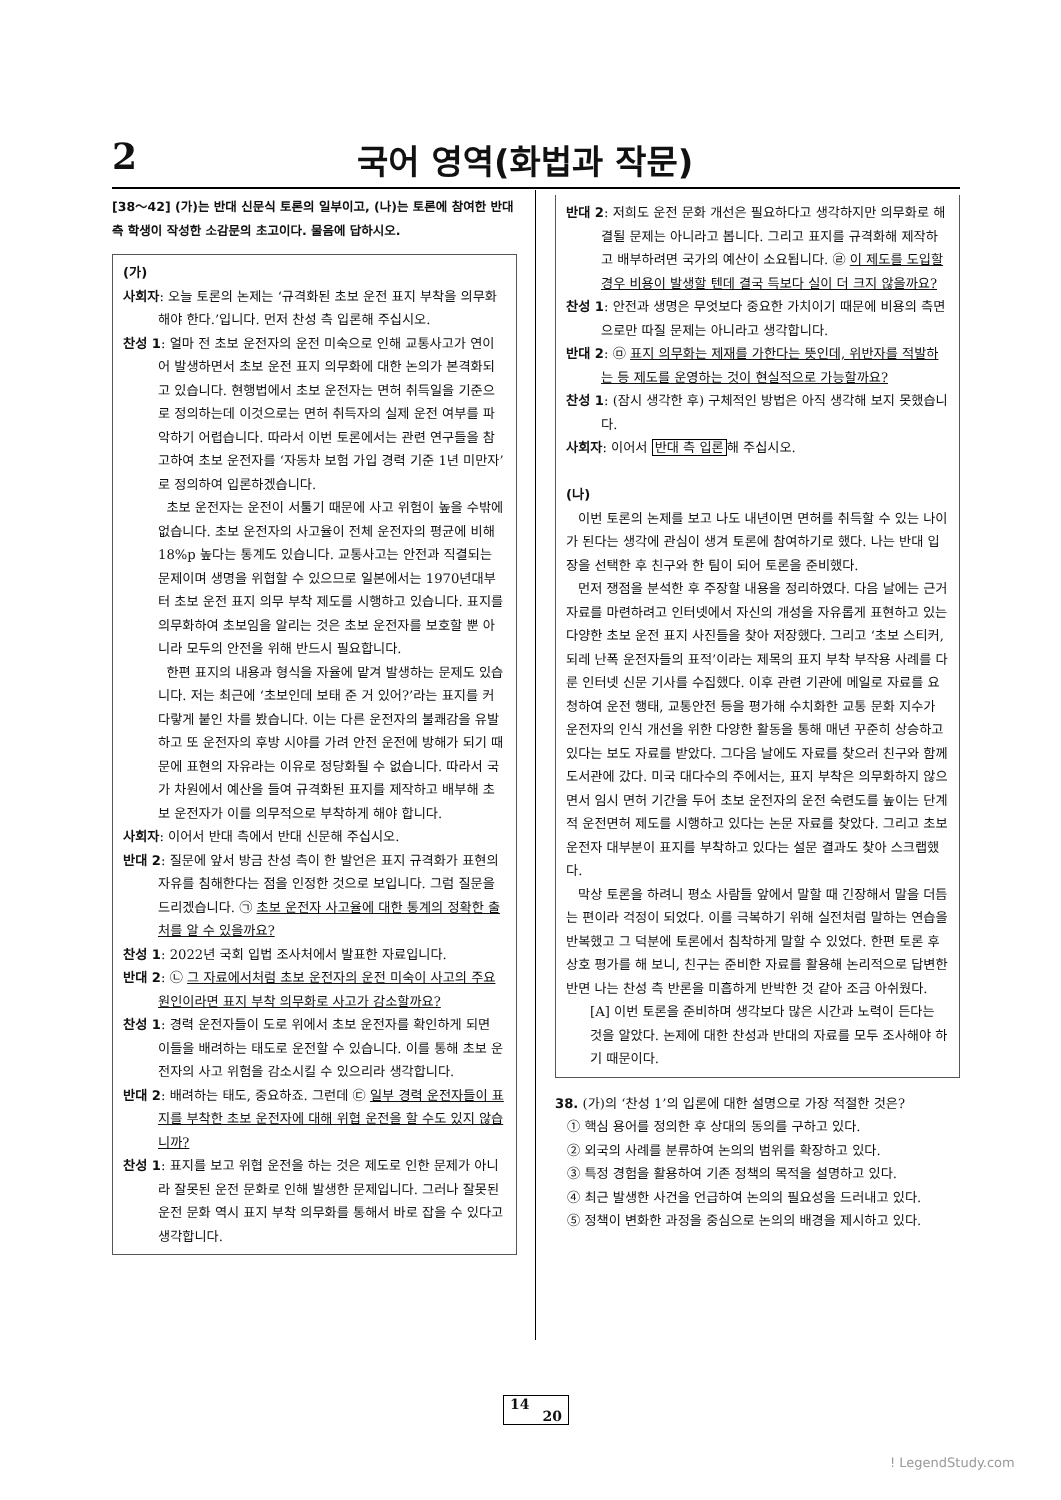2 국어 영역(화법과 작문)
[38～42] (가)는 반대 신문식 토론의 일부이고, (나)는 토론에 참여한 반대 측 학생이 작성한 소감문의 초고이다. 물음에 답하시오.
(가)
사회자: 오늘 토론의 논제는 ‘규격화된 초보 운전 표지 부착을 의무화해야 한다.’입니다. 먼저 찬성 측 입론해 주십시오.
찬성 1: 얼마 전 초보 운전자의 운전 미숙으로 인해 교통사고가 연이어 발생하면서 초보 운전 표지 의무화에 대한 논의가 본격화되고 있습니다. 현행법에서 초보 운전자는 면허 취득일을 기준으로 정의하는데 이것으로는 면허 취득자의 실제 운전 여부를 파악하기 어렵습니다. 따라서 이번 토론에서는 관련 연구들을 참고하여 초보 운전자를 ‘자동차 보험 가입 경력 기준 1년 미만자’로 정의하여 입론하겠습니다.
초보 운전자는 운전이 서툴기 때문에 사고 위험이 높을 수밖에 없습니다. 초보 운전자의 사고율이 전체 운전자의 평균에 비해 18%p 높다는 통계도 있습니다. 교통사고는 안전과 직결되는 문제이며 생명을 위협할 수 있으므로 일본에서는 1970년대부터 초보 운전 표지 의무 부착 제도를 시행하고 있습니다. 표지를 의무화하여 초보임을 알리는 것은 초보 운전자를 보호할 뿐 아니라 모두의 안전을 위해 반드시 필요합니다.
한편 표지의 내용과 형식을 자율에 맡겨 발생하는 문제도 있습니다. 저는 최근에 ‘초보인데 보태 준 거 있어?’라는 표지를 커다랗게 붙인 차를 봤습니다. 이는 다른 운전자의 불쾌감을 유발하고 또 운전자의 후방 시야를 가려 안전 운전에 방해가 되기 때문에 표현의 자유라는 이유로 정당화될 수 없습니다. 따라서 국가 차원에서 예산을 들여 규격화된 표지를 제작하고 배부해 초보 운전자가 이를 의무적으로 부착하게 해야 합니다.
사회자: 이어서 반대 측에서 반대 신문해 주십시오.
반대 2: 질문에 앞서 방금 찬성 측이 한 발언은 표지 규격화가 표현의 자유를 침해한다는 점을 인정한 것으로 보입니다. 그럼 질문을 드리겠습니다. ㉠ 초보 운전자 사고율에 대한 통계의 정확한 출처를 알 수 있을까요?
찬성 1: 2022년 국회 입법 조사처에서 발표한 자료입니다.
반대 2: ㉡ 그 자료에서처럼 초보 운전자의 운전 미숙이 사고의 주요 원인이라면 표지 부착 의무화로 사고가 감소할까요?
찬성 1: 경력 운전자들이 도로 위에서 초보 운전자를 확인하게 되면 이들을 배려하는 태도로 운전할 수 있습니다. 이를 통해 초보 운전자의 사고 위험을 감소시킬 수 있으리라 생각합니다.
반대 2: 배려하는 태도, 중요하죠. 그런데 ㉢ 일부 경력 운전자들이 표지를 부착한 초보 운전자에 대해 위협 운전을 할 수도 있지 않습니까?
찬성 1: 표지를 보고 위협 운전을 하는 것은 제도로 인한 문제가 아니라 잘못된 운전 문화로 인해 발생한 문제입니다. 그러나 잘못된 운전 문화 역시 표지 부착 의무화를 통해서 바로 잡을 수 있다고 생각합니다.
반대 2: 저희도 운전 문화 개선은 필요하다고 생각하지만 의무화로 해결될 문제는 아니라고 봅니다. 그리고 표지를 규격화해 제작하고 배부하려면 국가의 예산이 소요됩니다. ㉣ 이 제도를 도입할 경우 비용이 발생할 텐데 결국 득보다 실이 더 크지 않을까요?
찬성 1: 안전과 생명은 무엇보다 중요한 가치이기 때문에 비용의 측면으로만 따질 문제는 아니라고 생각합니다.
반대 2: ㉤ 표지 의무화는 제재를 가한다는 뜻인데, 위반자를 적발하는 등 제도를 운영하는 것이 현실적으로 가능할까요?
찬성 1: (잠시 생각한 후) 구체적인 방법은 아직 생각해 보지 못했습니다.
사회자: 이어서 반대 측 입론해 주십시오.
(나)
이번 토론의 논제를 보고 나도 내년이면 면허를 취득할 수 있는 나이가 된다는 생각에 관심이 생겨 토론에 참여하기로 했다. 나는 반대 입장을 선택한 후 친구와 한 팀이 되어 토론을 준비했다.
먼저 쟁점을 분석한 후 주장할 내용을 정리하였다. 다음 날에는 근거 자료를 마련하려고 인터넷에서 자신의 개성을 자유롭게 표현하고 있는 다양한 초보 운전 표지 사진들을 찾아 저장했다. 그리고 ‘초보 스티커, 되레 난폭 운전자들의 표적’이라는 제목의 표지 부착 부작용 사례를 다룬 인터넷 신문 기사를 수집했다. 이후 관련 기관에 메일로 자료를 요청하여 운전 행태, 교통안전 등을 평가해 수치화한 교통 문화 지수가 운전자의 인식 개선을 위한 다양한 활동을 통해 매년 꾸준히 상승하고 있다는 보도 자료를 받았다. 그다음 날에도 자료를 찾으러 친구와 함께 도서관에 갔다. 미국 대다수의 주에서는, 표지 부착은 의무화하지 않으면서 임시 면허 기간을 두어 초보 운전자의 운전 숙련도를 높이는 단계적 운전면허 제도를 시행하고 있다는 논문 자료를 찾았다. 그리고 초보 운전자 대부분이 표지를 부착하고 있다는 설문 결과도 찾아 스크랩했다.
막상 토론을 하려니 평소 사람들 앞에서 말할 때 긴장해서 말을 더듬는 편이라 걱정이 되었다. 이를 극복하기 위해 실전처럼 말하는 연습을 반복했고 그 덕분에 토론에서 침착하게 말할 수 있었다. 한편 토론 후 상호 평가를 해 보니, 친구는 준비한 자료를 활용해 논리적으로 답변한 반면 나는 찬성 측 반론을 미흡하게 반박한 것 같아 조금 아쉬웠다.
[A] 이번 토론을 준비하며 생각보다 많은 시간과 노력이 든다는 것을 알았다. 논제에 대한 찬성과 반대의 자료를 모두 조사해야 하기 때문이다.
38. (가)의 ‘찬성 1’의 입론에 대한 설명으로 가장 적절한 것은?
① 핵심 용어를 정의한 후 상대의 동의를 구하고 있다.
② 외국의 사례를 분류하여 논의의 범위를 확장하고 있다.
③ 특정 경험을 활용하여 기존 정책의 목적을 설명하고 있다.
④ 최근 발생한 사건을 언급하여 논의의 필요성을 드러내고 있다.
⑤ 정책이 변화한 과정을 중심으로 논의의 배경을 제시하고 있다.
14
20
! LegendStudy.com